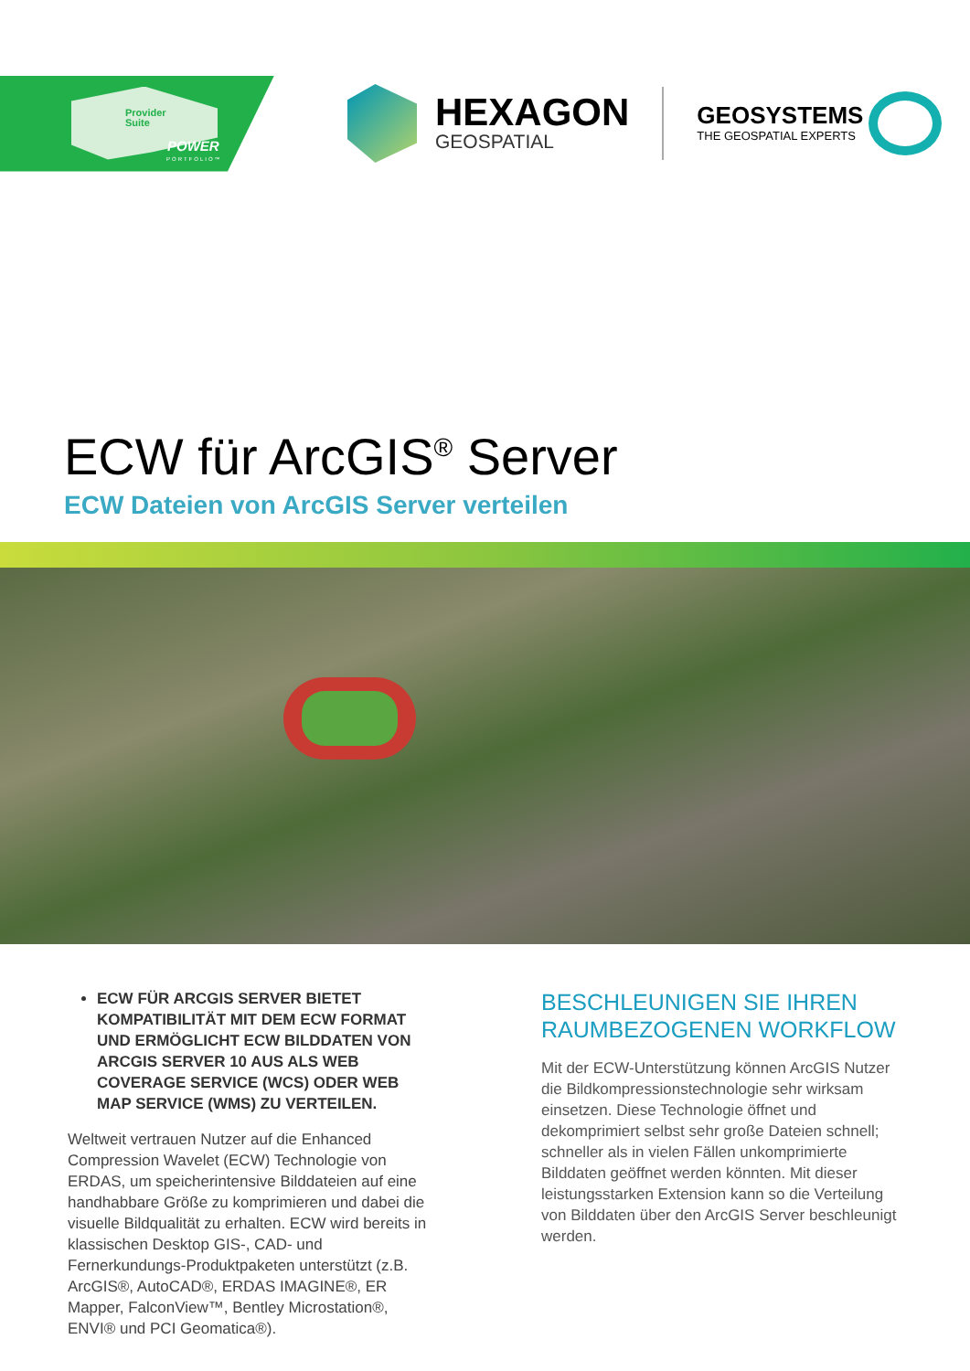Provider
Suite
POWER
PORTFOLIO™
HEXAGON
GEOSPATIAL
GEOSYSTEMS
THE GEOSPATIAL EXPERTS
ECW für ArcGIS<sup>®</sup> Server
ECW Dateien von ArcGIS Server verteilen
ECW FÜR ARCGIS SERVER BIETET KOMPATIBILITÄT MIT DEM ECW FORMAT UND ERMÖGLICHT ECW BILDDATEN VON ARCGIS SERVER 10 AUS ALS WEB COVERAGE SERVICE (WCS) ODER WEB MAP SERVICE (WMS) ZU VERTEILEN.
Weltweit vertrauen Nutzer auf die Enhanced Compression Wavelet (ECW) Technologie von ERDAS, um speicherintensive Bilddateien auf eine handhabbare Größe zu komprimieren und dabei die visuelle Bildqualität zu erhalten. ECW wird bereits in klassischen Desktop GIS-, CAD- und Fernerkundungs-Produktpaketen unterstützt (z.B. ArcGIS®, AutoCAD®, ERDAS IMAGINE®, ER Mapper, FalconView™, Bentley Microstation®, ENVI® und PCI Geomatica®).
BESCHLEUNIGEN SIE IHREN RAUMBEZOGENEN WORKFLOW
Mit der ECW-Unterstützung können ArcGIS Nutzer die Bildkompressionstechnologie sehr wirksam einsetzen. Diese Technologie öffnet und dekomprimiert selbst sehr große Dateien schnell; schneller als in vielen Fällen unkomprimierte Bilddaten geöffnet werden könnten. Mit dieser leistungsstarken Extension kann so die Verteilung von Bilddaten über den ArcGIS Server beschleunigt werden.